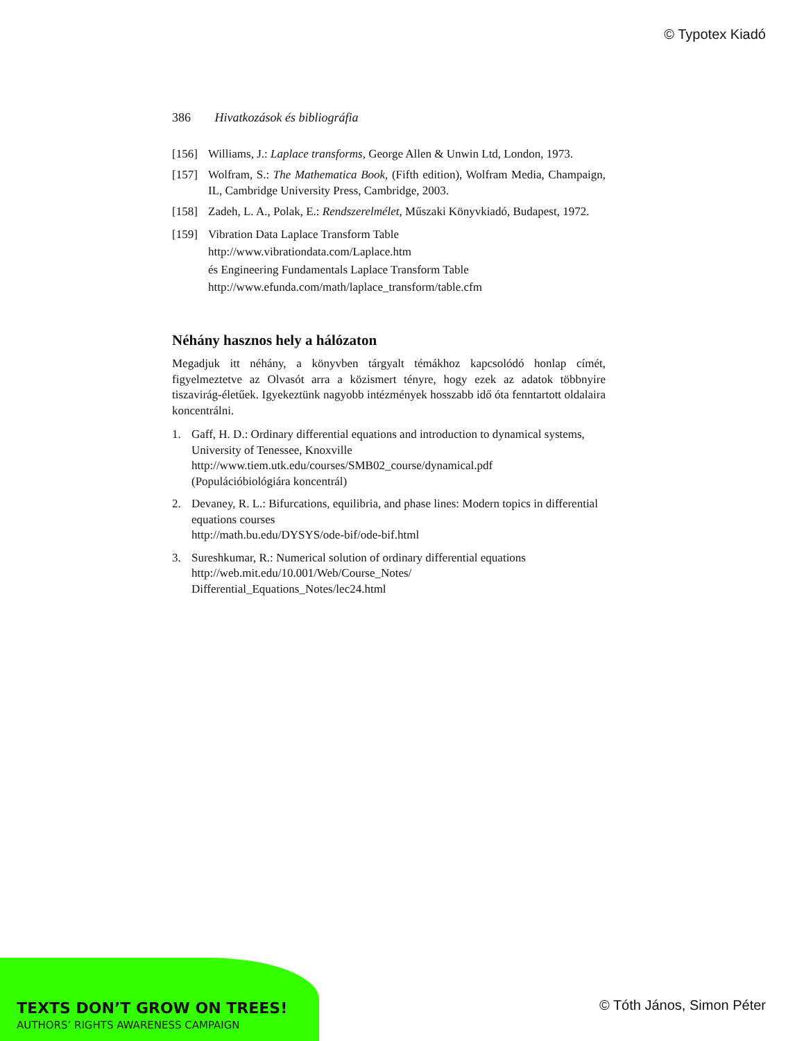© Typotex Kiadó
386 Hivatkozások és bibliográfia
[156] Williams, J.: Laplace transforms, George Allen & Unwin Ltd, London, 1973.
[157] Wolfram, S.: The Mathematica Book, (Fifth edition), Wolfram Media, Champaign, IL, Cambridge University Press, Cambridge, 2003.
[158] Zadeh, L. A., Polak, E.: Rendszerelmélet, Műszaki Könyvkiadó, Budapest, 1972.
[159] Vibration Data Laplace Transform Table
http://www.vibrationdata.com/Laplace.htm
és Engineering Fundamentals Laplace Transform Table
http://www.efunda.com/math/laplace_transform/table.cfm
Néhány hasznos hely a hálózaton
Megadjuk itt néhány, a könyvben tárgyalt témákhoz kapcsolódó honlap címét, figyelmeztetve az Olvasót arra a közismert tényre, hogy ezek az adatok többnyire tiszavirág-életűek. Igyekeztünk nagyobb intézmények hosszabb idő óta fenntartott oldalaira koncentrálni.
1. Gaff, H. D.: Ordinary differential equations and introduction to dynamical systems, University of Tenessee, Knoxville
http://www.tiem.utk.edu/courses/SMB02_course/dynamical.pdf
(Populációbiológiára koncentrál)
2. Devaney, R. L.: Bifurcations, equilibria, and phase lines: Modern topics in differential equations courses
http://math.bu.edu/DYSYS/ode-bif/ode-bif.html
3. Sureshkumar, R.: Numerical solution of ordinary differential equations
http://web.mit.edu/10.001/Web/Course_Notes/
Differential_Equations_Notes/lec24.html
TEXTS DON’T GROW ON TREES!
AUTHORS’ RIGHTS AWARENESS CAMPAIGN
© Tóth János, Simon Péter